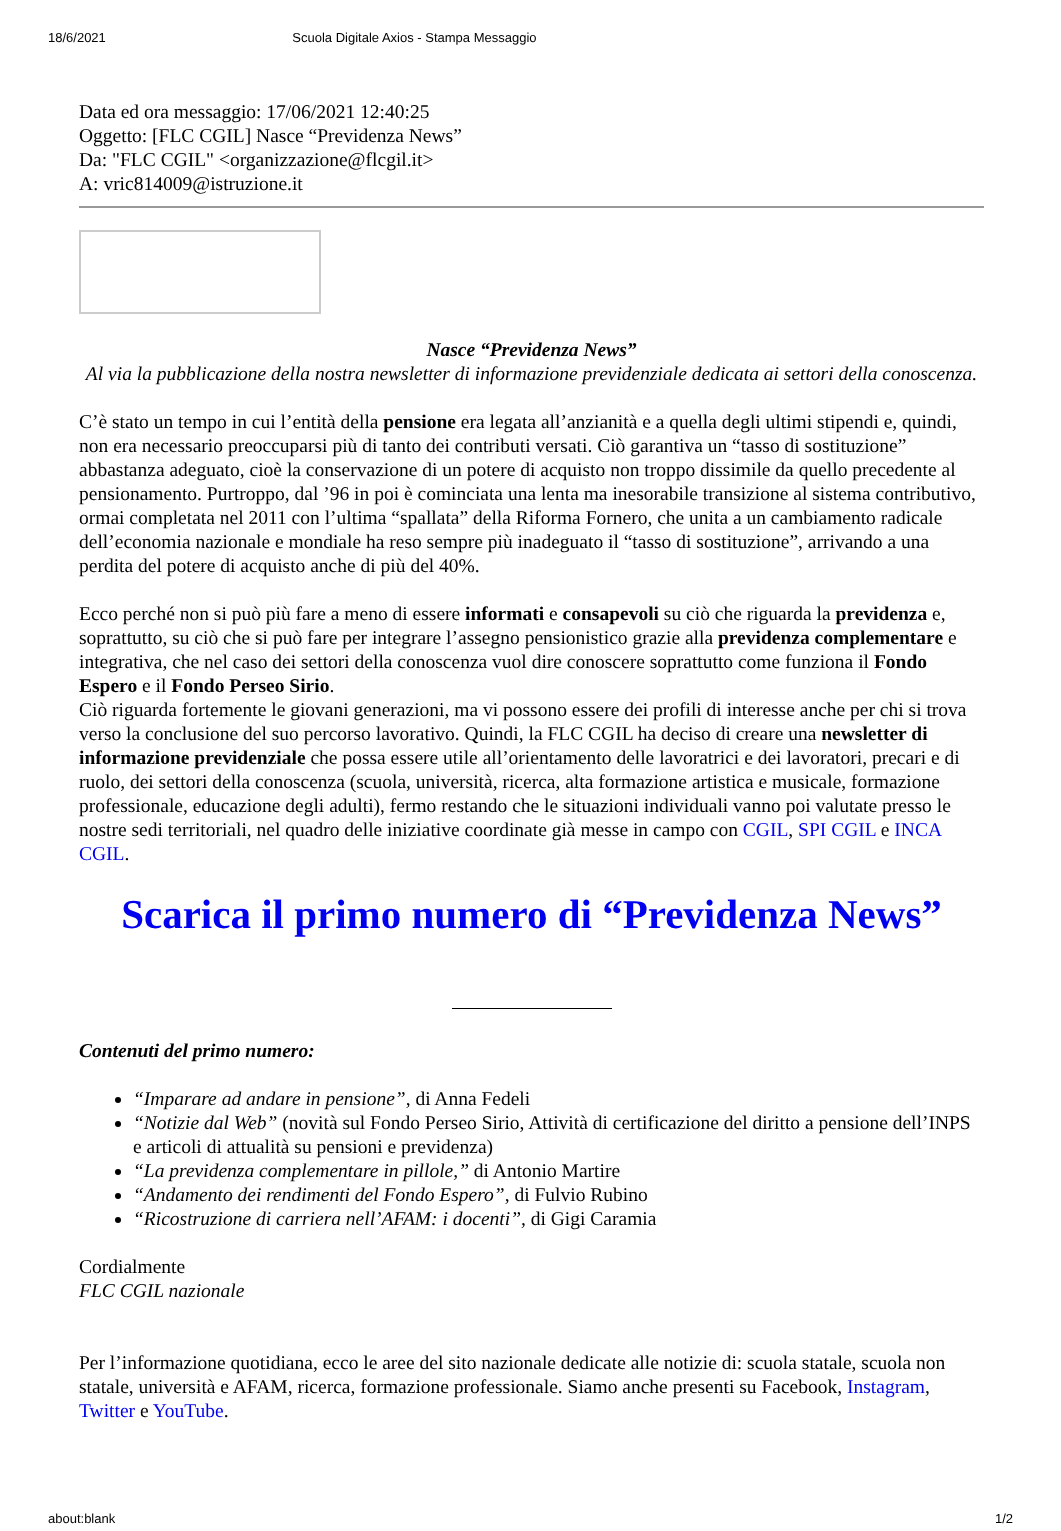18/6/2021 Scuola Digitale Axios - Stampa Messaggio
Data ed ora messaggio: 17/06/2021 12:40:25
Oggetto: [FLC CGIL] Nasce “Previdenza News”
Da: "FLC CGIL" <organizzazione@flcgil.it>
A: vric814009@istruzione.it
Nasce “Previdenza News”
Al via la pubblicazione della nostra newsletter di informazione previdenziale dedicata ai settori della conoscenza.
C’è stato un tempo in cui l’entità della pensione era legata all’anzianità e a quella degli ultimi stipendi e, quindi, non era necessario preoccuparsi più di tanto dei contributi versati. Ciò garantiva un “tasso di sostituzione” abbastanza adeguato, cioè la conservazione di un potere di acquisto non troppo dissimile da quello precedente al pensionamento. Purtroppo, dal ’96 in poi è cominciata una lenta ma inesorabile transizione al sistema contributivo, ormai completata nel 2011 con l’ultima “spallata” della Riforma Fornero, che unita a un cambiamento radicale dell’economia nazionale e mondiale ha reso sempre più inadeguato il “tasso di sostituzione”, arrivando a una perdita del potere di acquisto anche di più del 40%.
Ecco perché non si può più fare a meno di essere informati e consapevoli su ciò che riguarda la previdenza e, soprattutto, su ciò che si può fare per integrare l’assegno pensionistico grazie alla previdenza complementare e integrativa, che nel caso dei settori della conoscenza vuol dire conoscere soprattutto come funziona il Fondo Espero e il Fondo Perseo Sirio.
Ciò riguarda fortemente le giovani generazioni, ma vi possono essere dei profili di interesse anche per chi si trova verso la conclusione del suo percorso lavorativo. Quindi, la FLC CGIL ha deciso di creare una newsletter di informazione previdenziale che possa essere utile all’orientamento delle lavoratrici e dei lavoratori, precari e di ruolo, dei settori della conoscenza (scuola, università, ricerca, alta formazione artistica e musicale, formazione professionale, educazione degli adulti), fermo restando che le situazioni individuali vanno poi valutate presso le nostre sedi territoriali, nel quadro delle iniziative coordinate già messe in campo con CGIL, SPI CGIL e INCA CGIL.
Scarica il primo numero di “Previdenza News”
Contenuti del primo numero:
“Imparare ad andare in pensione”, di Anna Fedeli
“Notizie dal Web” (novità sul Fondo Perseo Sirio, Attività di certificazione del diritto a pensione dell’INPS e articoli di attualità su pensioni e previdenza)
“La previdenza complementare in pillole,” di Antonio Martire
“Andamento dei rendimenti del Fondo Espero”, di Fulvio Rubino
“Ricostruzione di carriera nell’AFAM: i docenti”, di Gigi Caramia
Cordialmente
FLC CGIL nazionale
Per l’informazione quotidiana, ecco le aree del sito nazionale dedicate alle notizie di: scuola statale, scuola non statale, università e AFAM, ricerca, formazione professionale. Siamo anche presenti su Facebook, Instagram, Twitter e YouTube.
about:blank 1/2